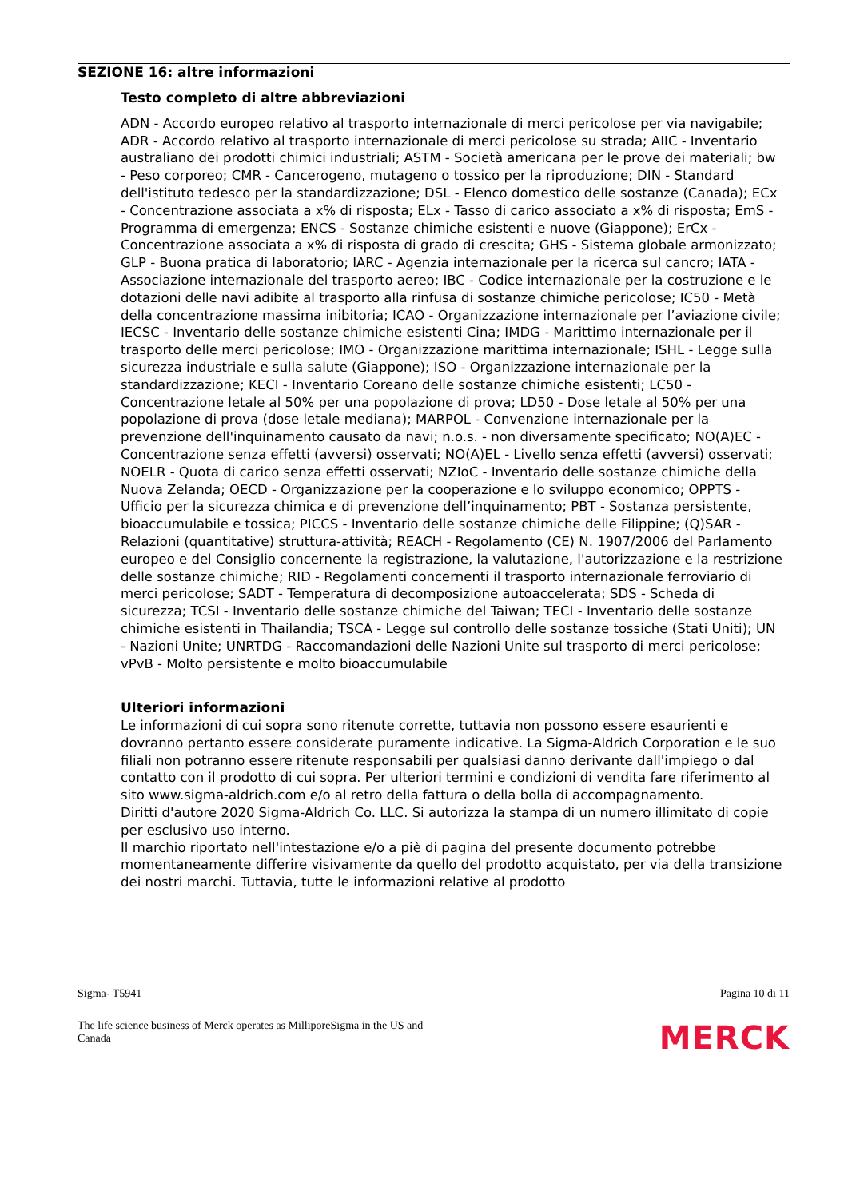SEZIONE 16: altre informazioni
Testo completo di altre abbreviazioni
ADN - Accordo europeo relativo al trasporto internazionale di merci pericolose per via navigabile; ADR - Accordo relativo al trasporto internazionale di merci pericolose su strada; AIIC - Inventario australiano dei prodotti chimici industriali; ASTM - Società americana per le prove dei materiali; bw - Peso corporeo; CMR - Cancerogeno, mutageno o tossico per la riproduzione; DIN - Standard dell'istituto tedesco per la standardizzazione; DSL - Elenco domestico delle sostanze (Canada); ECx - Concentrazione associata a x% di risposta; ELx - Tasso di carico associato a x% di risposta; EmS - Programma di emergenza; ENCS - Sostanze chimiche esistenti e nuove (Giappone); ErCx - Concentrazione associata a x% di risposta di grado di crescita; GHS - Sistema globale armonizzato; GLP - Buona pratica di laboratorio; IARC - Agenzia internazionale per la ricerca sul cancro; IATA - Associazione internazionale del trasporto aereo; IBC - Codice internazionale per la costruzione e le dotazioni delle navi adibite al trasporto alla rinfusa di sostanze chimiche pericolose; IC50 - Metà della concentrazione massima inibitoria; ICAO - Organizzazione internazionale per l’aviazione civile; IECSC - Inventario delle sostanze chimiche esistenti Cina; IMDG - Marittimo internazionale per il trasporto delle merci pericolose; IMO - Organizzazione marittima internazionale; ISHL - Legge sulla sicurezza industriale e sulla salute (Giappone); ISO - Organizzazione internazionale per la standardizzazione; KECI - Inventario Coreano delle sostanze chimiche esistenti; LC50 - Concentrazione letale al 50% per una popolazione di prova; LD50 - Dose letale al 50% per una popolazione di prova (dose letale mediana); MARPOL - Convenzione internazionale per la prevenzione dell'inquinamento causato da navi; n.o.s. - non diversamente specificato; NO(A)EC - Concentrazione senza effetti (avversi) osservati; NO(A)EL - Livello senza effetti (avversi) osservati; NOELR - Quota di carico senza effetti osservati; NZIoC - Inventario delle sostanze chimiche della Nuova Zelanda; OECD - Organizzazione per la cooperazione e lo sviluppo economico; OPPTS - Ufficio per la sicurezza chimica e di prevenzione dell’inquinamento; PBT - Sostanza persistente, bioaccumulabile e tossica; PICCS - Inventario delle sostanze chimiche delle Filippine; (Q)SAR - Relazioni (quantitative) struttura-attività; REACH - Regolamento (CE) N. 1907/2006 del Parlamento europeo e del Consiglio concernente la registrazione, la valutazione, l'autorizzazione e la restrizione delle sostanze chimiche; RID - Regolamenti concernenti il trasporto internazionale ferroviario di merci pericolose; SADT - Temperatura di decomposizione autoaccelerata; SDS - Scheda di sicurezza; TCSI - Inventario delle sostanze chimiche del Taiwan; TECI - Inventario delle sostanze chimiche esistenti in Thailandia; TSCA - Legge sul controllo delle sostanze tossiche (Stati Uniti); UN - Nazioni Unite; UNRTDG - Raccomandazioni delle Nazioni Unite sul trasporto di merci pericolose; vPvB - Molto persistente e molto bioaccumulabile
Ulteriori informazioni
Le informazioni di cui sopra sono ritenute corrette, tuttavia non possono essere esaurienti e dovranno pertanto essere considerate puramente indicative. La Sigma-Aldrich Corporation e le suo filiali non potranno essere ritenute responsabili per qualsiasi danno derivante dall'impiego o dal contatto con il prodotto di cui sopra. Per ulteriori termini e condizioni di vendita fare riferimento al sito www.sigma-aldrich.com e/o al retro della fattura o della bolla di accompagnamento.
Diritti d'autore 2020 Sigma-Aldrich Co. LLC. Si autorizza la stampa di un numero illimitato di copie per esclusivo uso interno.
Il marchio riportato nell'intestazione e/o a piè di pagina del presente documento potrebbe momentaneamente differire visivamente da quello del prodotto acquistato, per via della transizione dei nostri marchi. Tuttavia, tutte le informazioni relative al prodotto
Sigma- T5941 Pagina 10 di 11
The life science business of Merck operates as MilliporeSigma in the US and
Canada MERCK